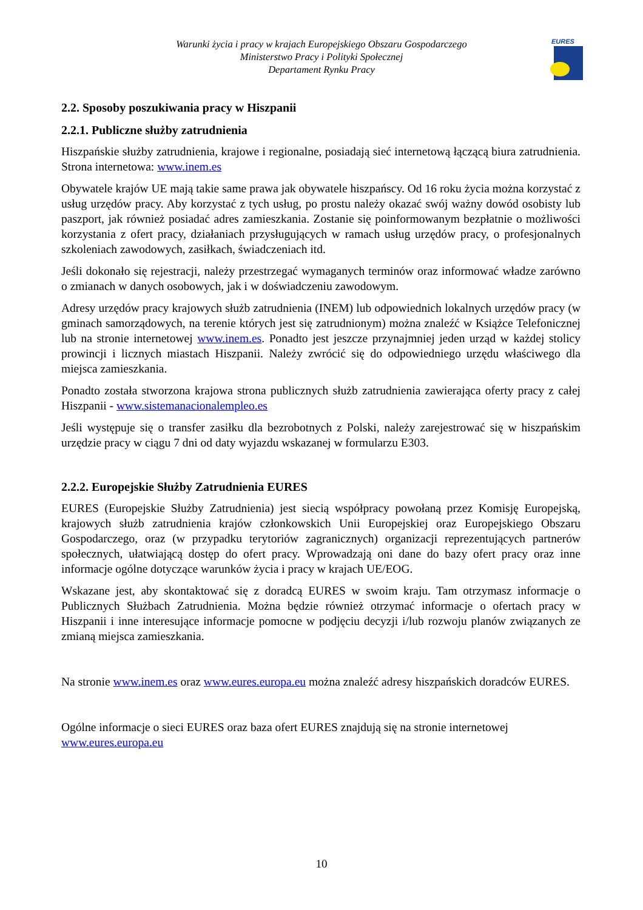Warunki życia i pracy w krajach Europejskiego Obszaru Gospodarczego
Ministerstwo Pracy i Polityki Społecznej
Departament Rynku Pracy
EURES
2.2. Sposoby poszukiwania pracy w Hiszpanii
2.2.1. Publiczne służby zatrudnienia
Hiszpańskie służby zatrudnienia, krajowe i regionalne, posiadają sieć internetową łączącą biura zatrudnienia. Strona internetowa: www.inem.es
Obywatele krajów UE mają takie same prawa jak obywatele hiszpańscy. Od 16 roku życia można korzystać z usług urzędów pracy. Aby korzystać z tych usług, po prostu należy okazać swój ważny dowód osobisty lub paszport, jak również posiadać adres zamieszkania. Zostanie się poinformowanym bezpłatnie o możliwości korzystania z ofert pracy, działaniach przysługujących w ramach usług urzędów pracy, o profesjonalnych szkoleniach zawodowych, zasiłkach, świadczeniach itd.
Jeśli dokonało się rejestracji, należy przestrzegać wymaganych terminów oraz informować władze zarówno o zmianach w danych osobowych, jak i w doświadczeniu zawodowym.
Adresy urzędów pracy krajowych służb zatrudnienia (INEM) lub odpowiednich lokalnych urzędów pracy (w gminach samorządowych, na terenie których jest się zatrudnionym) można znaleźć w Książce Telefonicznej lub na stronie internetowej www.inem.es. Ponadto jest jeszcze przynajmniej jeden urząd w każdej stolicy prowincji i licznych miastach Hiszpanii. Należy zwrócić się do odpowiedniego urzędu właściwego dla miejsca zamieszkania.
Ponadto została stworzona krajowa strona publicznych służb zatrudnienia zawierająca oferty pracy z całej Hiszpanii - www.sistemanacionalempleo.es
Jeśli występuje się o transfer zasiłku dla bezrobotnych z Polski, należy zarejestrować się w hiszpańskim urzędzie pracy w ciągu 7 dni od daty wyjazdu wskazanej w formularzu E303.
2.2.2. Europejskie Służby Zatrudnienia EURES
EURES (Europejskie Służby Zatrudnienia) jest siecią współpracy powołaną przez Komisję Europejską, krajowych służb zatrudnienia krajów członkowskich Unii Europejskiej oraz Europejskiego Obszaru Gospodarczego, oraz (w przypadku terytoriów zagranicznych) organizacji reprezentujących partnerów społecznych, ułatwiającą dostęp do ofert pracy. Wprowadzają oni dane do bazy ofert pracy oraz inne informacje ogólne dotyczące warunków życia i pracy w krajach UE/EOG.
Wskazane jest, aby skontaktować się z doradcą EURES w swoim kraju. Tam otrzymasz informacje o Publicznych Służbach Zatrudnienia. Można będzie również otrzymać informacje o ofertach pracy w Hiszpanii i inne interesujące informacje pomocne w podjęciu decyzji i/lub rozwoju planów związanych ze zmianą miejsca zamieszkania.
Na stronie www.inem.es oraz www.eures.europa.eu można znaleźć adresy hiszpańskich doradców EURES.
Ogólne informacje o sieci EURES oraz baza ofert EURES znajdują się na stronie internetowej www.eures.europa.eu
10